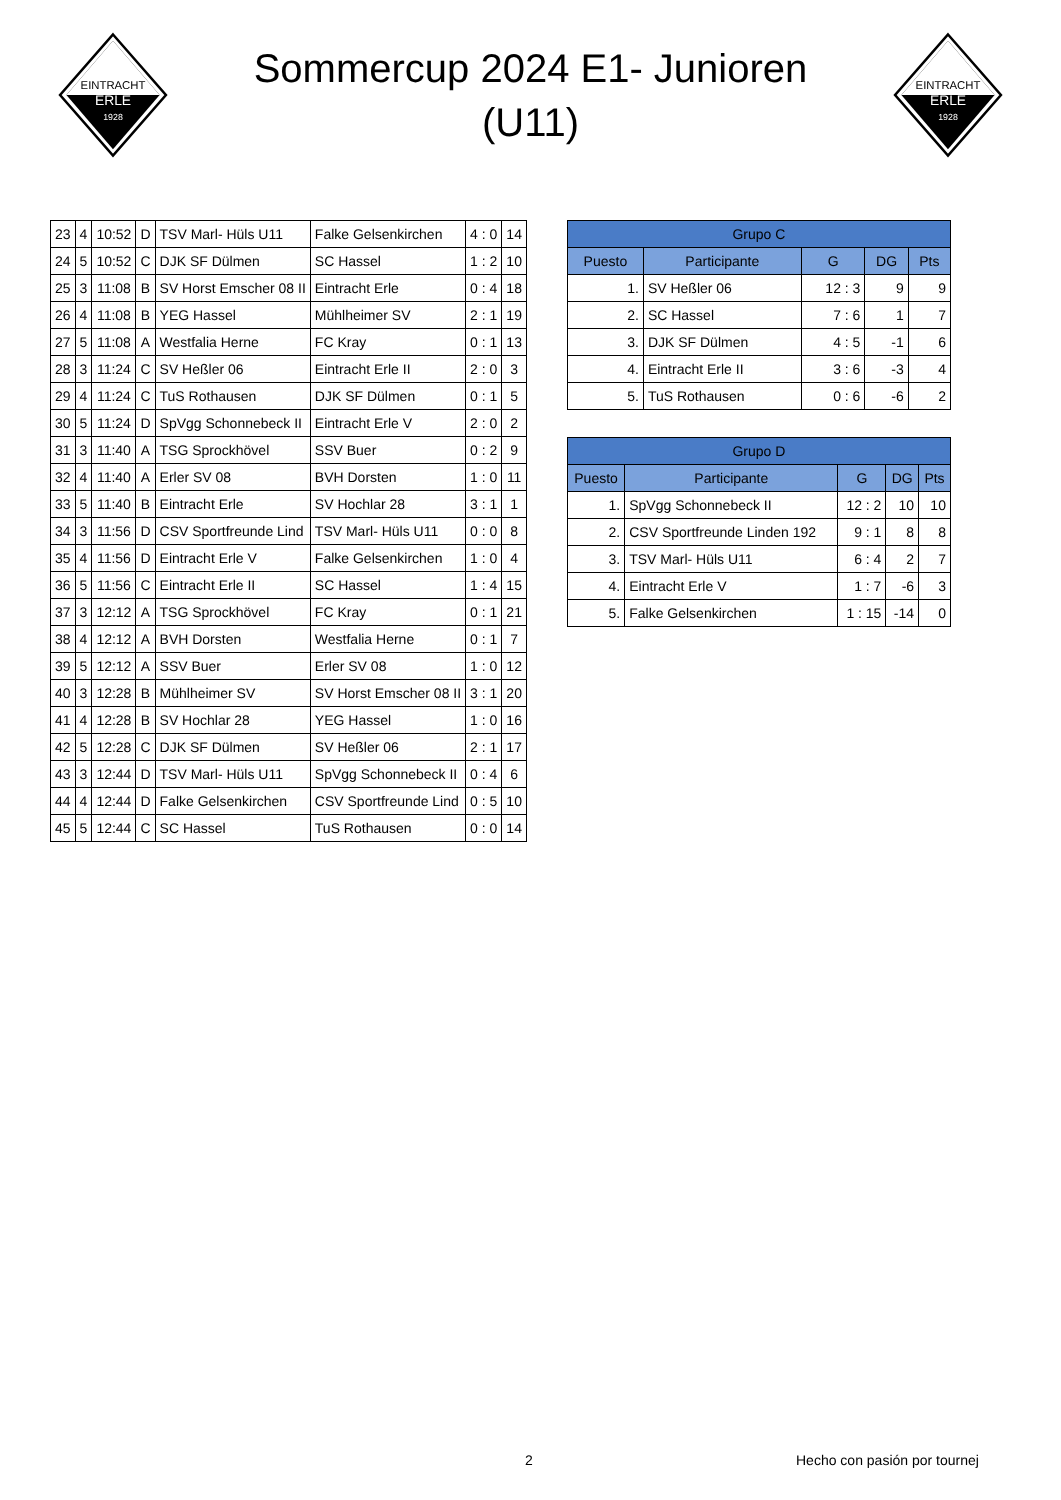EINTRACHT
ERLE
1928
Sommercup 2024 E1- Junioren
(U11)
EINTRACHT
ERLE
1928
| 23 | 4 | 10:52 | D | TSV Marl- Hüls U11 | Falke Gelsenkirchen | 4 : 0 | 14 |
| 24 | 5 | 10:52 | C | DJK SF Dülmen | SC Hassel | 1 : 2 | 10 |
| 25 | 3 | 11:08 | B | SV Horst Emscher 08 II | Eintracht Erle | 0 : 4 | 18 |
| 26 | 4 | 11:08 | B | YEG Hassel | Mühlheimer SV | 2 : 1 | 19 |
| 27 | 5 | 11:08 | A | Westfalia Herne | FC Kray | 0 : 1 | 13 |
| 28 | 3 | 11:24 | C | SV Heßler 06 | Eintracht Erle II | 2 : 0 | 3 |
| 29 | 4 | 11:24 | C | TuS Rothausen | DJK SF Dülmen | 0 : 1 | 5 |
| 30 | 5 | 11:24 | D | SpVgg Schonnebeck II | Eintracht Erle V | 2 : 0 | 2 |
| 31 | 3 | 11:40 | A | TSG Sprockhövel | SSV Buer | 0 : 2 | 9 |
| 32 | 4 | 11:40 | A | Erler SV 08 | BVH Dorsten | 1 : 0 | 11 |
| 33 | 5 | 11:40 | B | Eintracht Erle | SV Hochlar 28 | 3 : 1 | 1 |
| 34 | 3 | 11:56 | D | CSV Sportfreunde Lind | TSV Marl- Hüls U11 | 0 : 0 | 8 |
| 35 | 4 | 11:56 | D | Eintracht Erle V | Falke Gelsenkirchen | 1 : 0 | 4 |
| 36 | 5 | 11:56 | C | Eintracht Erle II | SC Hassel | 1 : 4 | 15 |
| 37 | 3 | 12:12 | A | TSG Sprockhövel | FC Kray | 0 : 1 | 21 |
| 38 | 4 | 12:12 | A | BVH Dorsten | Westfalia Herne | 0 : 1 | 7 |
| 39 | 5 | 12:12 | A | SSV Buer | Erler SV 08 | 1 : 0 | 12 |
| 40 | 3 | 12:28 | B | Mühlheimer SV | SV Horst Emscher 08 II | 3 : 1 | 20 |
| 41 | 4 | 12:28 | B | SV Hochlar 28 | YEG Hassel | 1 : 0 | 16 |
| 42 | 5 | 12:28 | C | DJK SF Dülmen | SV Heßler 06 | 2 : 1 | 17 |
| 43 | 3 | 12:44 | D | TSV Marl- Hüls U11 | SpVgg Schonnebeck II | 0 : 4 | 6 |
| 44 | 4 | 12:44 | D | Falke Gelsenkirchen | CSV Sportfreunde Lind | 0 : 5 | 10 |
| 45 | 5 | 12:44 | C | SC Hassel | TuS Rothausen | 0 : 0 | 14 |
| Grupo C | | | | |
| --- | --- | --- | --- | --- |
| Puesto | Participante | G | DG | Pts |
| 1. | SV Heßler 06 | 12 : 3 | 9 | 9 |
| 2. | SC Hassel | 7 : 6 | 1 | 7 |
| 3. | DJK SF Dülmen | 4 : 5 | -1 | 6 |
| 4. | Eintracht Erle II | 3 : 6 | -3 | 4 |
| 5. | TuS Rothausen | 0 : 6 | -6 | 2 |
| Grupo D | | | | |
| --- | --- | --- | --- | --- |
| Puesto | Participante | G | DG | Pts |
| 1. | SpVgg Schonnebeck II | 12 : 2 | 10 | 10 |
| 2. | CSV Sportfreunde Linden 192 | 9 : 1 | 8 | 8 |
| 3. | TSV Marl- Hüls U11 | 6 : 4 | 2 | 7 |
| 4. | Eintracht Erle V | 1 : 7 | -6 | 3 |
| 5. | Falke Gelsenkirchen | 1 : 15 | -14 | 0 |
2 Hecho con pasión por tournej